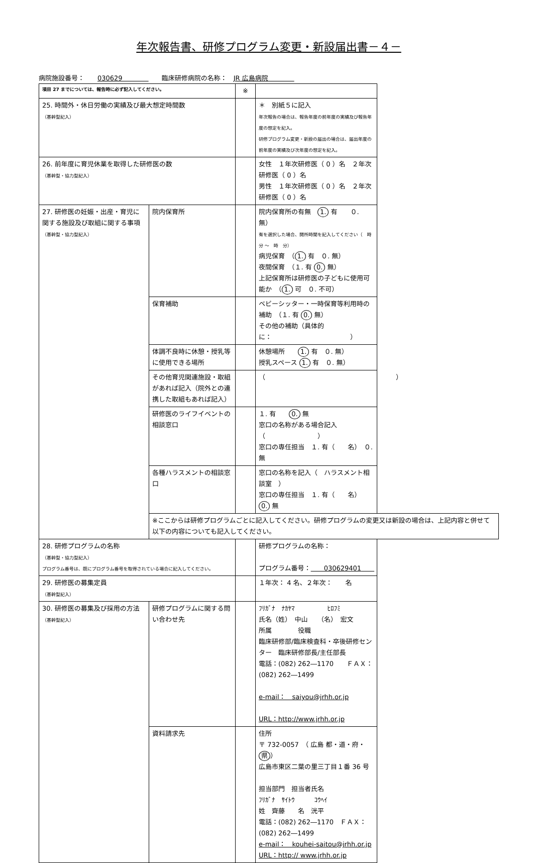年次報告書、研修プログラム変更・新設届出書－４－
病院施設番号：　　030629　　　　　　臨床研修病院の名称：　JR 広島病院　　　　
| 項目 27 までについては、報告時に必ず記入してください。 | | ※ | |
| 25. 時間外・休日労働の実績及び最大想定時間数 （基幹型記入） | | | ＊ 別紙５に記入 年次報告の場合は、報告年度の前年度の実績及び報告年度の想定を記入。 研修プログラム変更・新設の届出の場合は、届出年度の前年度の実績及び次年度の想定を記入。 |
| 26. 前年度に育児休業を取得した研修医の数 （基幹型・協力型記入） | | | 女性 １年次研修医（ 0 ）名 ２年次研修医（ 0 ）名 男性 １年次研修医（ 0 ）名 ２年次研修医（ 0 ）名 |
| 27. 研修医の妊娠・出産・育児に関する施設及び取組に関する事項 （基幹型・協力型記入） | 院内保育所 | | 院内保育所の有無 1. 有 ０. 無） 有を選択した場合、開所時間を記入してください（ 時 分 ～ 時 分） 病児保育 （ 1. 有 ０. 無） 夜間保育 （１. 有 0. 無） 上記保育所は研修医の子どもに使用可能か （ 1. 可 ０. 不可） |
| | 保育補助 | | ベビーシッター・一時保育等利用時の補助 （１. 有 0. 無） その他の補助（具体的に： ） |
| | 体調不良時に休憩・授乳等に使用できる場所 | | 休憩場所 1. 有 ０. 無） 授乳スペース 1. 有 ０. 無） |
| | その他育児関連施設・取組があれば記入（院外との連携した取組もあれば記入） | | （ ） |
| | 研修医のライフイベントの相談窓口 | | １. 有 0. 無 窓口の名称がある場合記入（ ） 窓口の専任担当 １. 有（ 名） ０. 無 |
| | 各種ハラスメントの相談窓口 | | 窓口の名称を記入（ ハラスメント相談室 ） 窓口の専任担当 １. 有（ 名） 0. 無 |
| | ※ここからは研修プログラムごとに記入してください。研修プログラムの変更又は新設の場合は、上記内容と併せて以下の内容についても記入してください。 | | |
| 28. 研修プログラムの名称 （基幹型・協力型記入） プログラム番号は、既にプログラム番号を取得されている場合に記入してください。 | | | 研修プログラムの名称： プログラム番号： 030629401 |
| 29. 研修医の募集定員 （基幹型記入） | | | １年次： 4 名、２年次： 名 |
| 30. 研修医の募集及び採用の方法 （基幹型記入） | 研修プログラムに関する問い合わせ先 | | ﾌﾘｶﾞﾅ ﾅｶﾔﾏ ﾋﾛﾌﾐ 氏名（姓） 中山 （名） 宏文 所属 役職 臨床研修部/臨床検査科・卒後研修センター 臨床研修部長/主任部長 電話：(082) 262―1170 ＦＡＸ：(082) 262―1499 e-mail： saiyou@jrhh.or.jp URL：http://www.jrhh.or.jp |
| | 資料請求先 | | 住所 〒 732-0057 （ 広島 都・道・府・ 県 ） 広島市東区二葉の里三丁目１番 36 号 担当部門 担当者氏名 ﾌﾘｶﾞﾅ ｻｲﾄｳ ｺｳﾍｲ 姓 齊藤 名 洸平 電話：(082) 262―1170 ＦＡＸ：(082) 262―1499 e-mail： kouhei-saitou@jrhh.or.jp URL：http:// www.jrhh.or.jp |